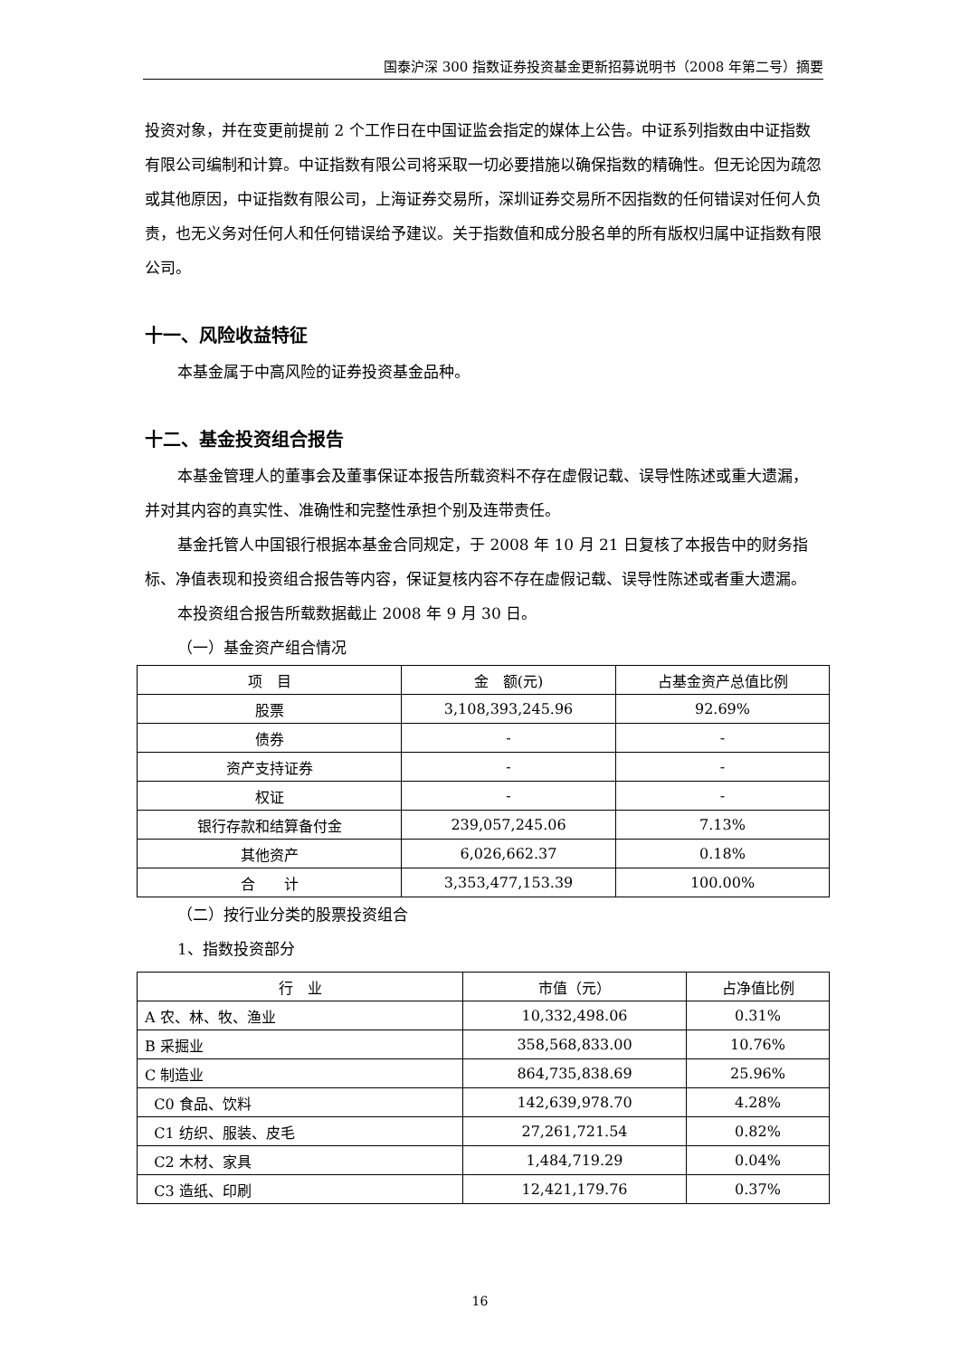国泰沪深 300 指数证券投资基金更新招募说明书（2008 年第二号）摘要
投资对象，并在变更前提前 2 个工作日在中国证监会指定的媒体上公告。中证系列指数由中证指数有限公司编制和计算。中证指数有限公司将采取一切必要措施以确保指数的精确性。但无论因为疏忽或其他原因，中证指数有限公司，上海证券交易所，深圳证券交易所不因指数的任何错误对任何人负责，也无义务对任何人和任何错误给予建议。关于指数值和成分股名单的所有版权归属中证指数有限公司。
十一、风险收益特征
本基金属于中高风险的证券投资基金品种。
十二、基金投资组合报告
本基金管理人的董事会及董事保证本报告所载资料不存在虚假记载、误导性陈述或重大遗漏，并对其内容的真实性、准确性和完整性承担个别及连带责任。
基金托管人中国银行根据本基金合同规定，于 2008 年 10 月 21 日复核了本报告中的财务指标、净值表现和投资组合报告等内容，保证复核内容不存在虚假记载、误导性陈述或者重大遗漏。
本投资组合报告所载数据截止 2008 年 9 月 30 日。
（一）基金资产组合情况
| 项 目 | 金 额(元) | 占基金资产总值比例 |
| --- | --- | --- |
| 股票 | 3,108,393,245.96 | 92.69% |
| 债券 | - | - |
| 资产支持证券 | - | - |
| 权证 | - | - |
| 银行存款和结算备付金 | 239,057,245.06 | 7.13% |
| 其他资产 | 6,026,662.37 | 0.18% |
| 合 计 | 3,353,477,153.39 | 100.00% |
（二）按行业分类的股票投资组合
1、指数投资部分
| 行 业 | 市值（元） | 占净值比例 |
| --- | --- | --- |
| A 农、林、牧、渔业 | 10,332,498.06 | 0.31% |
| B 采掘业 | 358,568,833.00 | 10.76% |
| C 制造业 | 864,735,838.69 | 25.96% |
| C0 食品、饮料 | 142,639,978.70 | 4.28% |
| C1 纺织、服装、皮毛 | 27,261,721.54 | 0.82% |
| C2 木材、家具 | 1,484,719.29 | 0.04% |
| C3 造纸、印刷 | 12,421,179.76 | 0.37% |
16